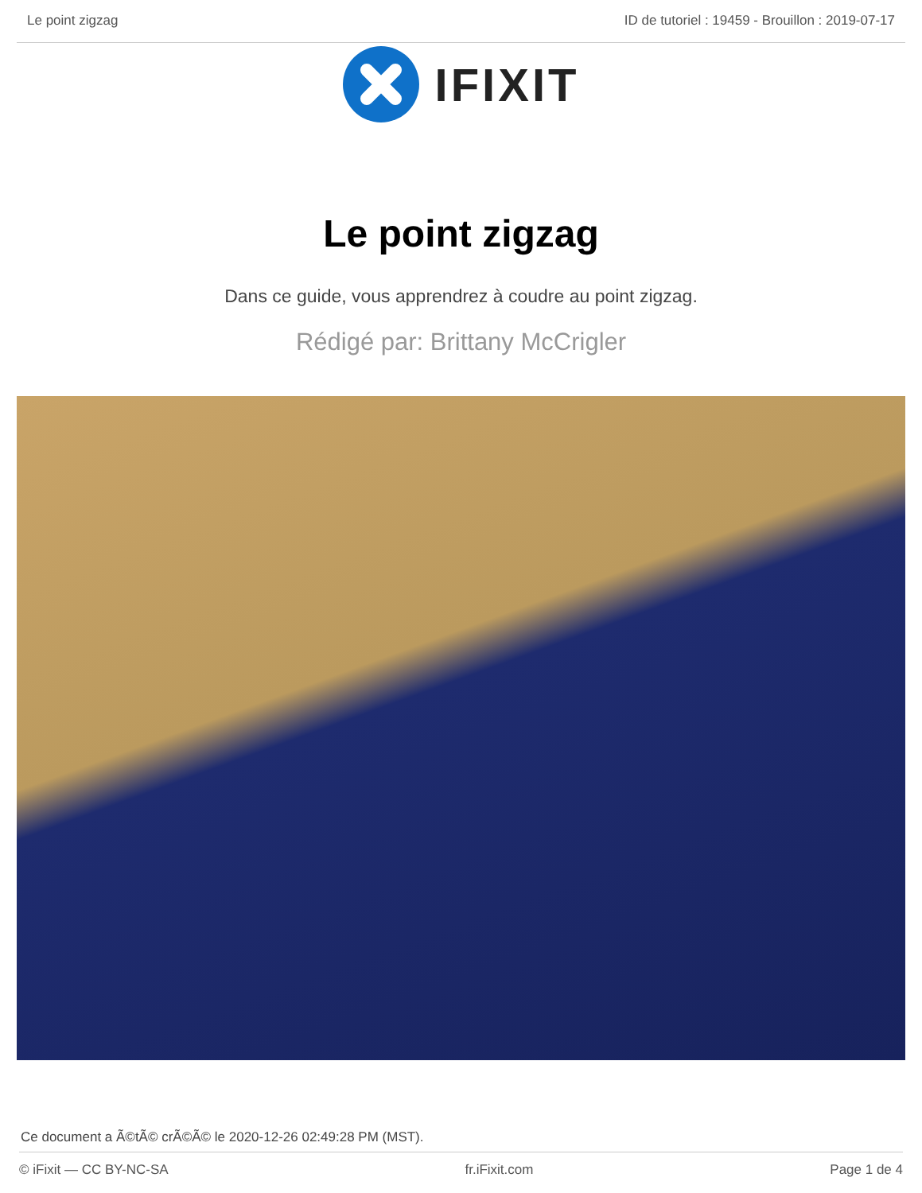Le point zigzag ID de tutoriel : 19459 - Brouillon : 2019-07-17
IFIXIT
Le point zigzag
Dans ce guide, vous apprendrez à coudre au point zigzag.
Rédigé par: Brittany McCrigler
Ce document a Ã©tÃ© crÃ©Ã© le 2020-12-26 02:49:28 PM (MST).
© iFixit — CC BY-NC-SA fr.iFixit.com Page 1 de 4